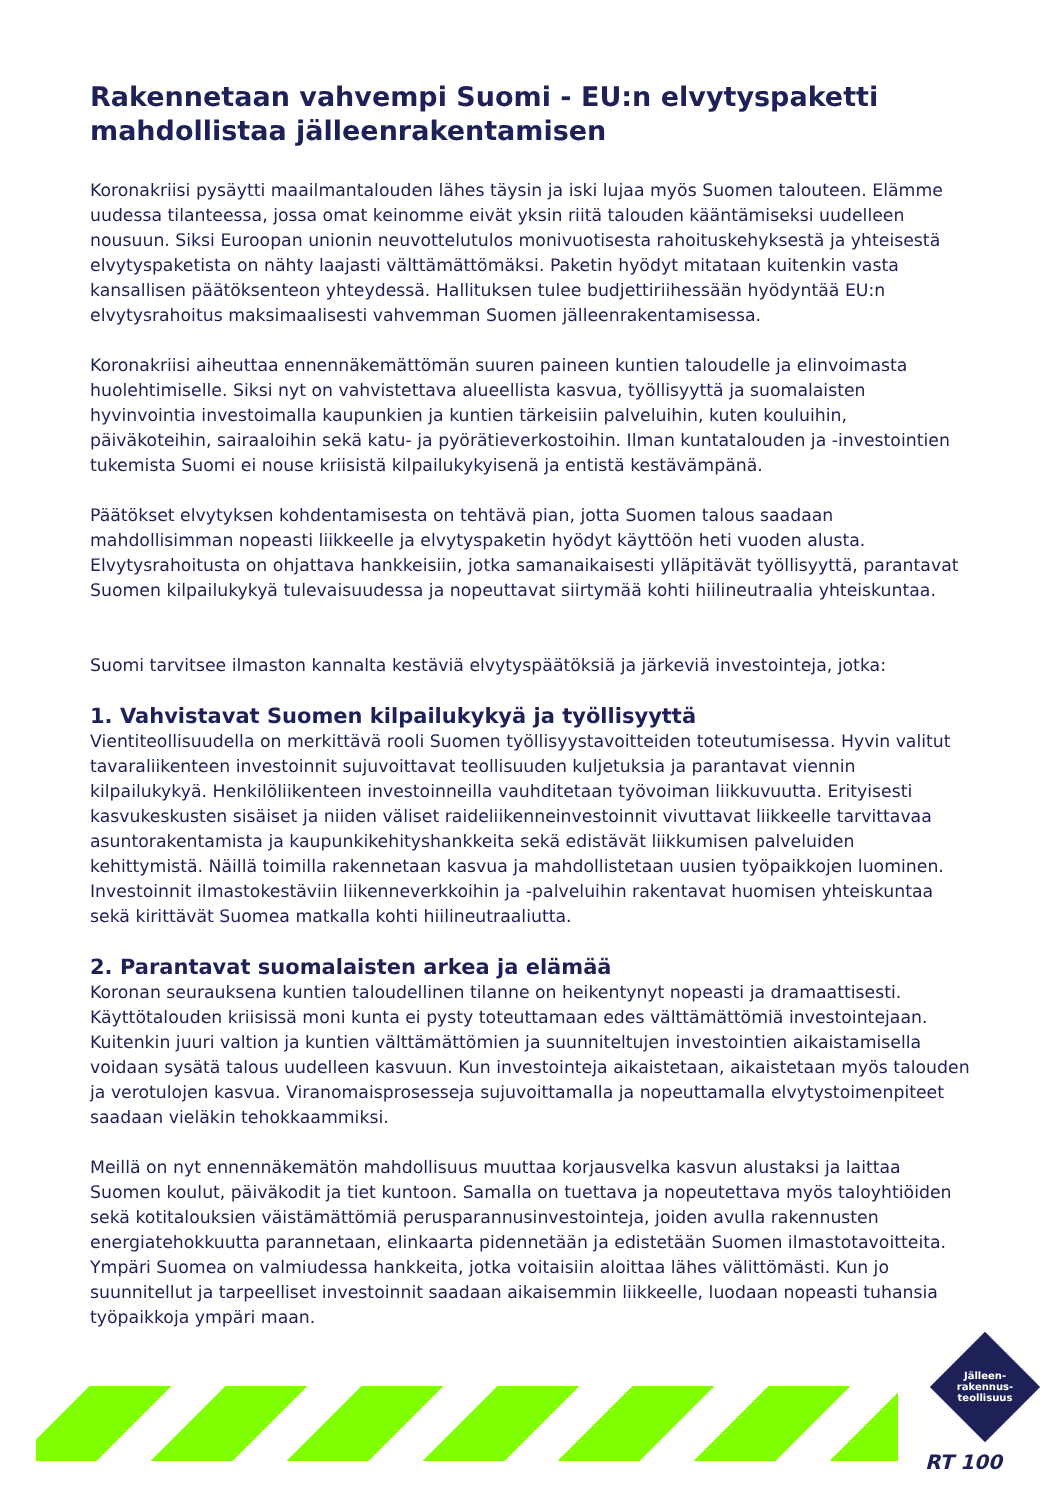Rakennetaan vahvempi Suomi - EU:n elvytyspaketti mahdollistaa jälleenrakentamisen
Koronakriisi pysäytti maailmantalouden lähes täysin ja iski lujaa myös Suomen talouteen. Elämme uudessa tilanteessa, jossa omat keinomme eivät yksin riitä talouden kääntämiseksi uudelleen nousuun. Siksi Euroopan unionin neuvottelutulos monivuotisesta rahoituskehyksestä ja yhteisestä elvytyspaketista on nähty laajasti välttämättömäksi. Paketin hyödyt mitataan kuitenkin vasta kansallisen päätöksenteon yhteydessä. Hallituksen tulee budjettiriihessään hyödyntää EU:n elvytysrahoitus maksimaalisesti vahvemman Suomen jälleenrakentamisessa.
Koronakriisi aiheuttaa ennennäkemättömän suuren paineen kuntien taloudelle ja elinvoimasta huolehtimiselle. Siksi nyt on vahvistettava alueellista kasvua, työllisyyttä ja suomalaisten hyvinvointia investoimalla kaupunkien ja kuntien tärkeisiin palveluihin, kuten kouluihin, päiväkoteihin, sairaaloihin sekä katu- ja pyörätieverkostoihin. Ilman kuntatalouden ja -investointien tukemista Suomi ei nouse kriisistä kilpailukykyisenä ja entistä kestävämpänä.
Päätökset elvytyksen kohdentamisesta on tehtävä pian, jotta Suomen talous saadaan mahdollisimman nopeasti liikkeelle ja elvytyspaketin hyödyt käyttöön heti vuoden alusta. Elvytysrahoitusta on ohjattava hankkeisiin, jotka samanaikaisesti ylläpitävät työllisyyttä, parantavat Suomen kilpailukykyä tulevaisuudessa ja nopeuttavat siirtymää kohti hiilineutraalia yhteiskuntaa.
Suomi tarvitsee ilmaston kannalta kestäviä elvytyspäätöksiä ja järkeviä investointeja, jotka:
1. Vahvistavat Suomen kilpailukykyä ja työllisyyttä
Vientiteollisuudella on merkittävä rooli Suomen työllisyystavoitteiden toteutumisessa. Hyvin valitut tavaraliikenteen investoinnit sujuvoittavat teollisuuden kuljetuksia ja parantavat viennin kilpailukykyä. Henkilöliikenteen investoinneilla vauhditetaan työvoiman liikkuvuutta. Erityisesti kasvukeskusten sisäiset ja niiden väliset raideliikenneinvestoinnit vivuttavat liikkeelle tarvittavaa asuntorakentamista ja kaupunkikehityshankkeita sekä edistävät liikkumisen palveluiden kehittymistä. Näillä toimilla rakennetaan kasvua ja mahdollistetaan uusien työpaikkojen luominen. Investoinnit ilmastokestäviin liikenneverkkoihin ja -palveluihin rakentavat huomisen yhteiskuntaa sekä kirittävät Suomea matkalla kohti hiilineutraaliutta.
2. Parantavat suomalaisten arkea ja elämää
Koronan seurauksena kuntien taloudellinen tilanne on heikentynyt nopeasti ja dramaattisesti. Käyttötalouden kriisissä moni kunta ei pysty toteuttamaan edes välttämättömiä investointejaan. Kuitenkin juuri valtion ja kuntien välttämättömien ja suunniteltujen investointien aikaistamisella voidaan sysätä talous uudelleen kasvuun. Kun investointeja aikaistetaan, aikaistetaan myös talouden ja verotulojen kasvua. Viranomaisprosesseja sujuvoittamalla ja nopeuttamalla elvytystoimenpiteet saadaan vieläkin tehokkaammiksi.
Meillä on nyt ennennäkemätön mahdollisuus muuttaa korjausvelka kasvun alustaksi ja laittaa Suomen koulut, päiväkodit ja tiet kuntoon. Samalla on tuettava ja nopeutettava myös taloyhtiöiden sekä kotitalouksien väistämättömiä perusparannusinvestointeja, joiden avulla rakennusten energiatehokkuutta parannetaan, elinkaarta pidennetään ja edistetään Suomen ilmastotavoitteita. Ympäri Suomea on valmiudessa hankkeita, jotka voitaisiin aloittaa lähes välittömästi. Kun jo suunnitellut ja tarpeelliset investoinnit saadaan aikaisemmin liikkeelle, luodaan nopeasti tuhansia työpaikkoja ympäri maan.
Jälleen-
rakennus-
teollisuus
RT 100